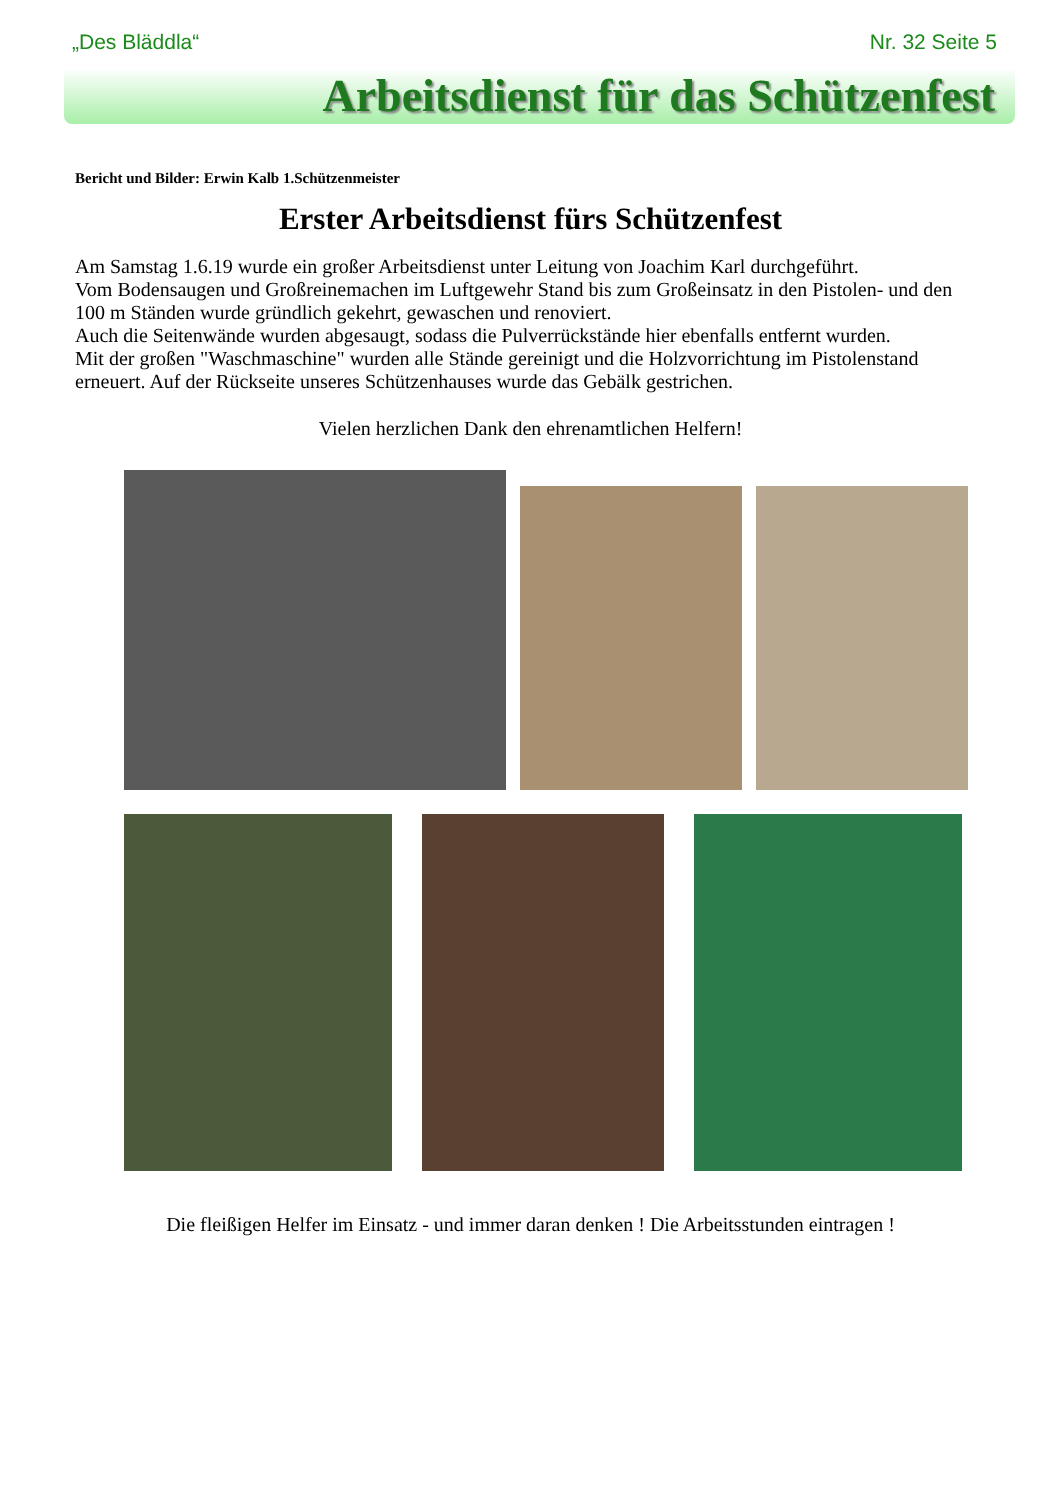„Des Bläddla“Nr. 32 Seite 5
Arbeitsdienst für das Schützenfest
Bericht und Bilder: Erwin Kalb 1.Schützenmeister
Erster Arbeitsdienst fürs Schützenfest
Am Samstag 1.6.19 wurde ein großer Arbeitsdienst unter Leitung von Joachim Karl durchgeführt.
Vom Bodensaugen und Großreinemachen im Luftgewehr Stand bis zum Großeinsatz in den Pistolen- und den 100 m Ständen wurde gründlich gekehrt, gewaschen und renoviert.
Auch die Seitenwände wurden abgesaugt, sodass die Pulverrückstände hier ebenfalls entfernt wurden.
Mit der großen "Waschmaschine" wurden alle Stände gereinigt und die Holzvorrichtung im Pistolenstand erneuert. Auf der Rückseite unseres Schützenhauses wurde das Gebälk gestrichen.
Vielen herzlichen Dank den ehrenamtlichen Helfern!
Die fleißigen Helfer im Einsatz - und immer daran denken ! Die Arbeitsstunden eintragen !